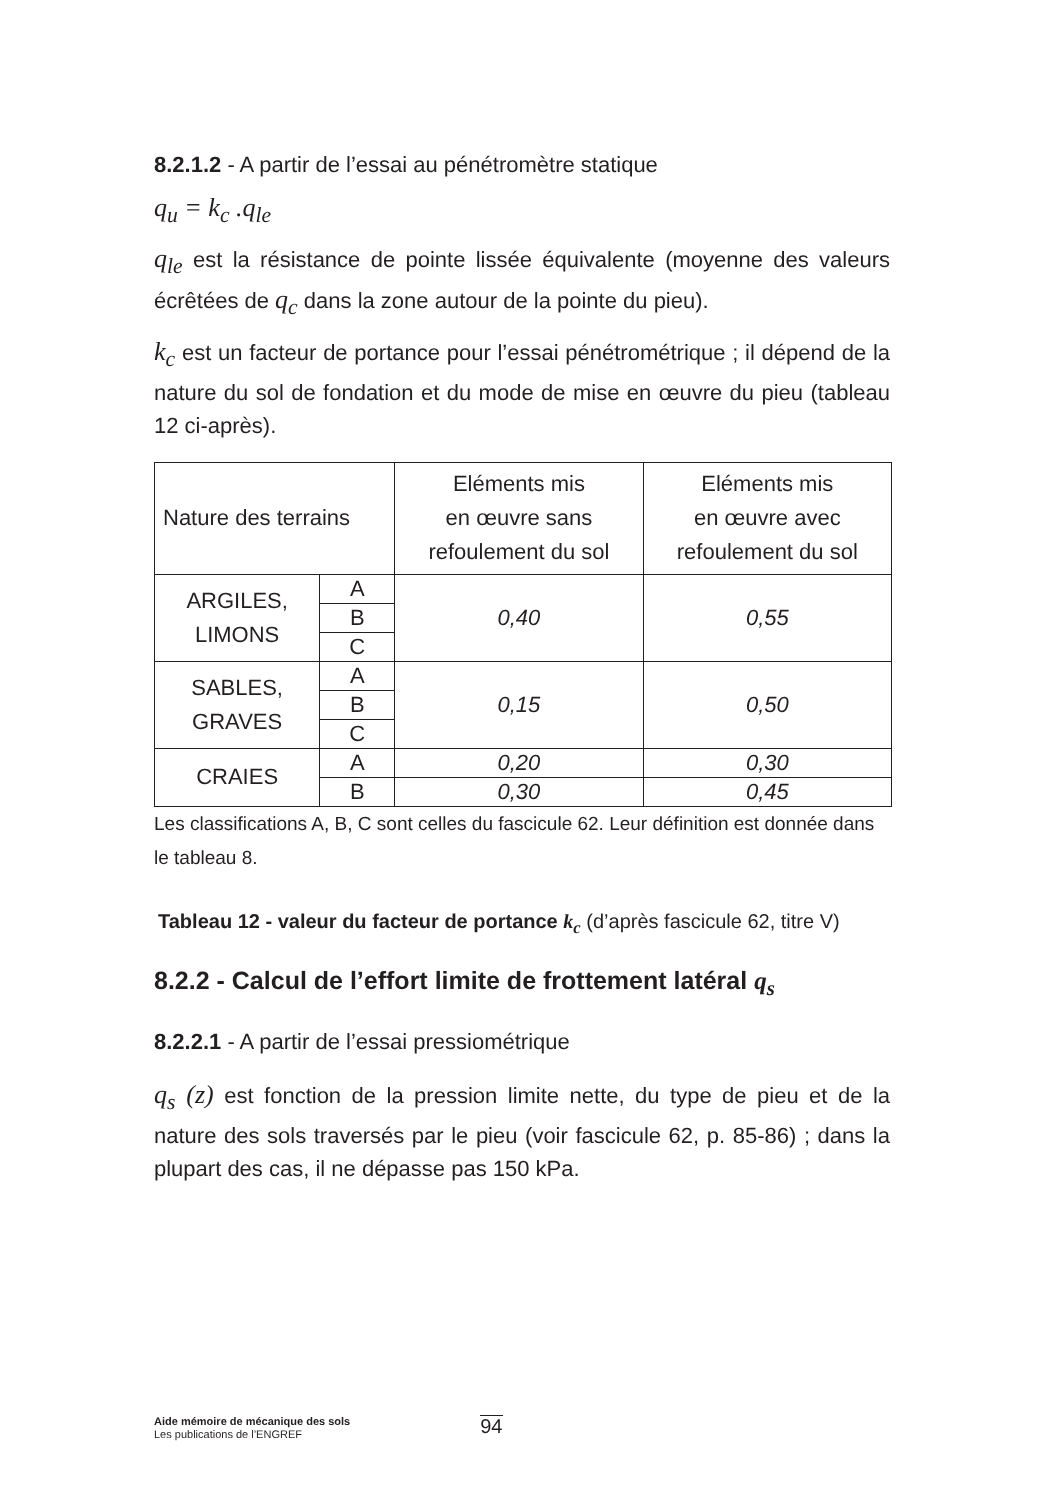8.2.1.2 - A partir de l’essai au pénétromètre statique
q<sub>u</sub> = k<sub>c</sub> .q<sub>le</sub>
q<sub>le</sub> est la résistance de pointe lissée équivalente (moyenne des valeurs écrêtées de q<sub>c</sub> dans la zone autour de la pointe du pieu).
k<sub>c</sub> est un facteur de portance pour l’essai pénétrométrique ; il dépend de la nature du sol de fondation et du mode de mise en œuvre du pieu (tableau 12 ci-après).
| Nature des terrains | | Eléments mis en œuvre sans refoulement du sol | Eléments mis en œuvre avec refoulement du sol |
| ARGILES, LIMONS | A | 0,40 | 0,55 |
| | B | | |
| | C | | |
| SABLES, GRAVES | A | 0,15 | 0,50 |
| | B | | |
| | C | | |
| CRAIES | A | 0,20 | 0,30 |
| | B | 0,30 | 0,45 |
Les classifications A, B, C sont celles du fascicule 62. Leur définition est donnée dans le tableau 8.
Tableau 12 - valeur du facteur de portance k<sub>c</sub> (d’après fascicule 62, titre V)
8.2.2 - Calcul de l’effort limite de frottement latéral q<sub>s</sub>
8.2.2.1 - A partir de l’essai pressiométrique
q<sub>s</sub> (z) est fonction de la pression limite nette, du type de pieu et de la nature des sols traversés par le pieu (voir fascicule 62, p. 85-86) ; dans la plupart des cas, il ne dépasse pas 150 kPa.
Aide mémoire de mécanique des sols
Les publications de l’ENGREF
94